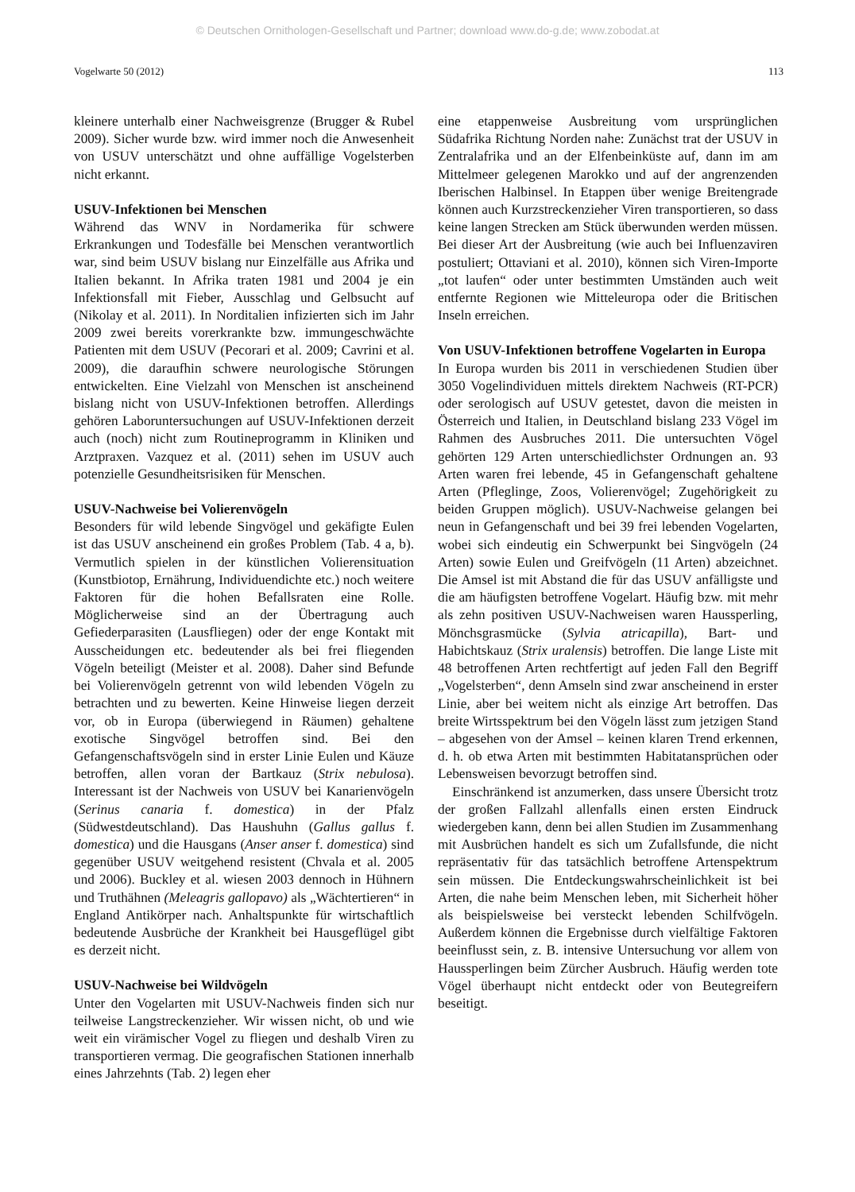© Deutschen Ornithologen-Gesellschaft und Partner; download www.do-g.de; www.zobodat.at
Vogelwarte 50 (2012) 113
kleinere unterhalb einer Nachweisgrenze (Brugger & Rubel 2009). Sicher wurde bzw. wird immer noch die Anwesenheit von USUV unterschätzt und ohne auffällige Vogelsterben nicht erkannt.
USUV-Infektionen bei Menschen
Während das WNV in Nordamerika für schwere Erkrankungen und Todesfälle bei Menschen verantwortlich war, sind beim USUV bislang nur Einzelfälle aus Afrika und Italien bekannt. In Afrika traten 1981 und 2004 je ein Infektionsfall mit Fieber, Ausschlag und Gelbsucht auf (Nikolay et al. 2011). In Norditalien infizierten sich im Jahr 2009 zwei bereits vorerkrankte bzw. immungeschwächte Patienten mit dem USUV (Pecorari et al. 2009; Cavrini et al. 2009), die daraufhin schwere neurologische Störungen entwickelten. Eine Vielzahl von Menschen ist anscheinend bislang nicht von USUV-Infektionen betroffen. Allerdings gehören Laboruntersuchungen auf USUV-Infektionen derzeit auch (noch) nicht zum Routineprogramm in Kliniken und Arztpraxen. Vazquez et al. (2011) sehen im USUV auch potenzielle Gesundheitsrisiken für Menschen.
USUV-Nachweise bei Volierenvögeln
Besonders für wild lebende Singvögel und gekäfigte Eulen ist das USUV anscheinend ein großes Problem (Tab. 4 a, b). Vermutlich spielen in der künstlichen Volierensituation (Kunstbiotop, Ernährung, Individuendichte etc.) noch weitere Faktoren für die hohen Befallsraten eine Rolle. Möglicherweise sind an der Übertragung auch Gefiederparasiten (Lausfliegen) oder der enge Kontakt mit Ausscheidungen etc. bedeutender als bei frei fliegenden Vögeln beteiligt (Meister et al. 2008). Daher sind Befunde bei Volierenvögeln getrennt von wild lebenden Vögeln zu betrachten und zu bewerten. Keine Hinweise liegen derzeit vor, ob in Europa (überwiegend in Räumen) gehaltene exotische Singvögel betroffen sind. Bei den Gefangenschaftsvögeln sind in erster Linie Eulen und Käuze betroffen, allen voran der Bartkauz (Strix nebulosa). Interessant ist der Nachweis von USUV bei Kanarienvögeln (Serinus canaria f. domestica) in der Pfalz (Südwestdeutschland). Das Haushuhn (Gallus gallus f. domestica) und die Hausgans (Anser anser f. domestica) sind gegenüber USUV weitgehend resistent (Chvala et al. 2005 und 2006). Buckley et al. wiesen 2003 dennoch in Hühnern und Truthähnen (Meleagris gallopavo) als „Wächtertieren“ in England Antikörper nach. Anhaltspunkte für wirtschaftlich bedeutende Ausbrüche der Krankheit bei Hausgeflügel gibt es derzeit nicht.
USUV-Nachweise bei Wildvögeln
Unter den Vogelarten mit USUV-Nachweis finden sich nur teilweise Langstreckenzieher. Wir wissen nicht, ob und wie weit ein virämischer Vogel zu fliegen und deshalb Viren zu transportieren vermag. Die geografischen Stationen innerhalb eines Jahrzehnts (Tab. 2) legen eher
eine etappenweise Ausbreitung vom ursprünglichen Südafrika Richtung Norden nahe: Zunächst trat der USUV in Zentralafrika und an der Elfenbeinküste auf, dann im am Mittelmeer gelegenen Marokko und auf der angrenzenden Iberischen Halbinsel. In Etappen über wenige Breitengrade können auch Kurzstreckenzieher Viren transportieren, so dass keine langen Strecken am Stück überwunden werden müssen. Bei dieser Art der Ausbreitung (wie auch bei Influenzaviren postuliert; Ottaviani et al. 2010), können sich Viren-Importe „tot laufen“ oder unter bestimmten Umständen auch weit entfernte Regionen wie Mitteleuropa oder die Britischen Inseln erreichen.
Von USUV-Infektionen betroffene Vogelarten in Europa
In Europa wurden bis 2011 in verschiedenen Studien über 3050 Vogelindividuen mittels direktem Nachweis (RT-PCR) oder serologisch auf USUV getestet, davon die meisten in Österreich und Italien, in Deutschland bislang 233 Vögel im Rahmen des Ausbruches 2011. Die untersuchten Vögel gehörten 129 Arten unterschiedlichster Ordnungen an. 93 Arten waren frei lebende, 45 in Gefangenschaft gehaltene Arten (Pfleglinge, Zoos, Volierenvögel; Zugehörigkeit zu beiden Gruppen möglich). USUV-Nachweise gelangen bei neun in Gefangenschaft und bei 39 frei lebenden Vogelarten, wobei sich eindeutig ein Schwerpunkt bei Singvögeln (24 Arten) sowie Eulen und Greifvögeln (11 Arten) abzeichnet. Die Amsel ist mit Abstand die für das USUV anfälligste und die am häufigsten betroffene Vogelart. Häufig bzw. mit mehr als zehn positiven USUV-Nachweisen waren Haussperling, Mönchsgrasmücke (Sylvia atricapilla), Bart- und Habichtskauz (Strix uralensis) betroffen. Die lange Liste mit 48 betroffenen Arten rechtfertigt auf jeden Fall den Begriff „Vogelsterben“, denn Amseln sind zwar anscheinend in erster Linie, aber bei weitem nicht als einzige Art betroffen. Das breite Wirtsspektrum bei den Vögeln lässt zum jetzigen Stand – abgesehen von der Amsel – keinen klaren Trend erkennen, d. h. ob etwa Arten mit bestimmten Habitatansprüchen oder Lebensweisen bevorzugt betroffen sind.
Einschränkend ist anzumerken, dass unsere Übersicht trotz der großen Fallzahl allenfalls einen ersten Eindruck wiedergeben kann, denn bei allen Studien im Zusammenhang mit Ausbrüchen handelt es sich um Zufallsfunde, die nicht repräsentativ für das tatsächlich betroffene Artenspektrum sein müssen. Die Entdeckungswahrscheinlichkeit ist bei Arten, die nahe beim Menschen leben, mit Sicherheit höher als beispielsweise bei versteckt lebenden Schilfvögeln. Außerdem können die Ergebnisse durch vielfältige Faktoren beeinflusst sein, z. B. intensive Untersuchung vor allem von Haussperlingen beim Zürcher Ausbruch. Häufig werden tote Vögel überhaupt nicht entdeckt oder von Beutegreifern beseitigt.